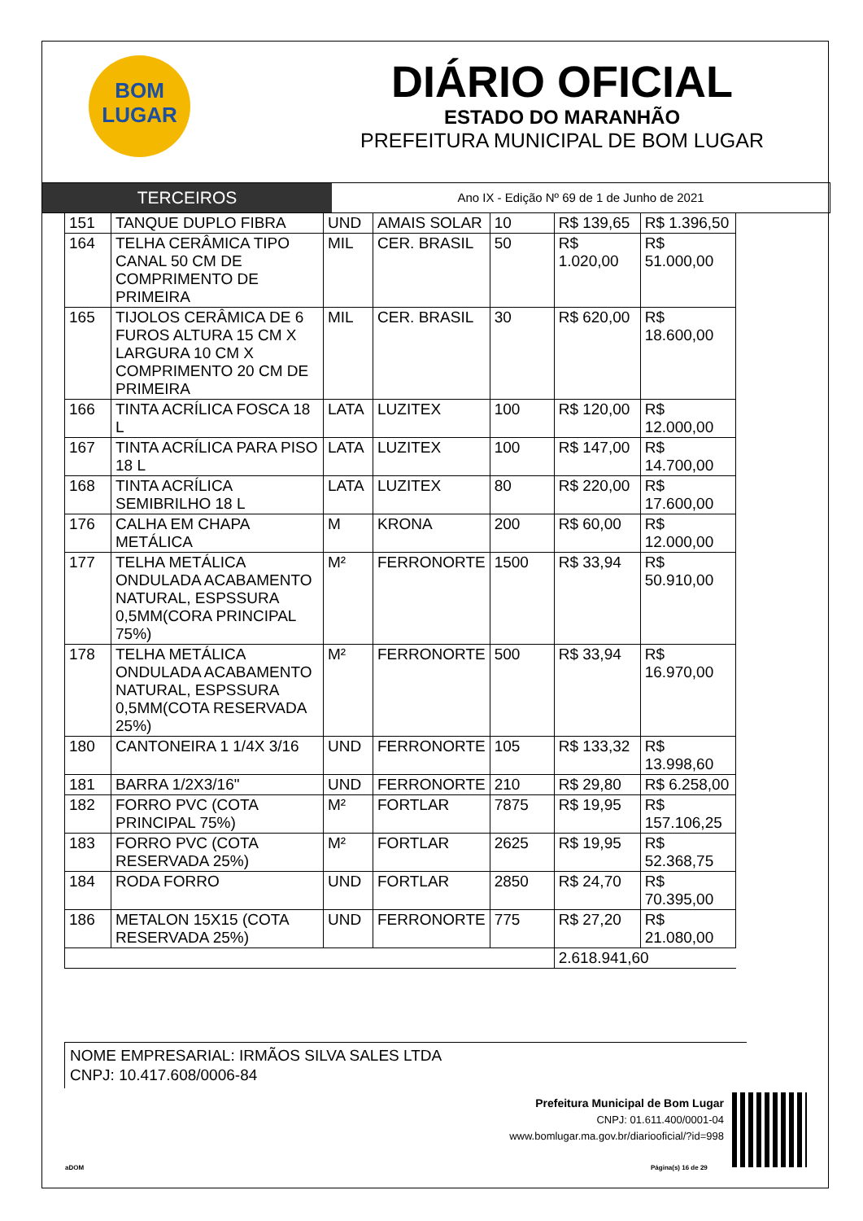BOM
LUGAR
DIÁRIO OFICIAL
ESTADO DO MARANHÃO
PREFEITURA MUNICIPAL DE BOM LUGAR
TERCEIROS
Ano IX - Edição Nº 69 de 1 de Junho de 2021
| 151 | TANQUE DUPLO FIBRA | UND | AMAIS SOLAR | 10 | R$ 139,65 | R$ 1.396,50 |
| 164 | TELHA CERÂMICA TIPO CANAL 50 CM DE COMPRIMENTO DE PRIMEIRA | MIL | CER. BRASIL | 50 | R$ 1.020,00 | R$ 51.000,00 |
| 165 | TIJOLOS CERÂMICA DE 6 FUROS ALTURA 15 CM X LARGURA 10 CM X COMPRIMENTO 20 CM DE PRIMEIRA | MIL | CER. BRASIL | 30 | R$ 620,00 | R$ 18.600,00 |
| 166 | TINTA ACRÍLICA FOSCA 18 L | LATA | LUZITEX | 100 | R$ 120,00 | R$ 12.000,00 |
| 167 | TINTA ACRÍLICA PARA PISO 18 L | LATA | LUZITEX | 100 | R$ 147,00 | R$ 14.700,00 |
| 168 | TINTA ACRÍLICA SEMIBRILHO 18 L | LATA | LUZITEX | 80 | R$ 220,00 | R$ 17.600,00 |
| 176 | CALHA EM CHAPA METÁLICA | M | KRONA | 200 | R$ 60,00 | R$ 12.000,00 |
| 177 | TELHA METÁLICA ONDULADA ACABAMENTO NATURAL, ESPSSURA 0,5MM(CORA PRINCIPAL 75%) | M² | FERRONORTE | 1500 | R$ 33,94 | R$ 50.910,00 |
| 178 | TELHA METÁLICA ONDULADA ACABAMENTO NATURAL, ESPSSURA 0,5MM(COTA RESERVADA 25%) | M² | FERRONORTE | 500 | R$ 33,94 | R$ 16.970,00 |
| 180 | CANTONEIRA 1 1/4X 3/16 | UND | FERRONORTE | 105 | R$ 133,32 | R$ 13.998,60 |
| 181 | BARRA 1/2X3/16" | UND | FERRONORTE | 210 | R$ 29,80 | R$ 6.258,00 |
| 182 | FORRO PVC (COTA PRINCIPAL 75%) | M² | FORTLAR | 7875 | R$ 19,95 | R$ 157.106,25 |
| 183 | FORRO PVC (COTA RESERVADA 25%) | M² | FORTLAR | 2625 | R$ 19,95 | R$ 52.368,75 |
| 184 | RODA FORRO | UND | FORTLAR | 2850 | R$ 24,70 | R$ 70.395,00 |
| 186 | METALON 15X15 (COTA RESERVADA 25%) | UND | FERRONORTE | 775 | R$ 27,20 | R$ 21.080,00 |
| | | | | | 2.618.941,60 | |
NOME EMPRESARIAL: IRMÃOS SILVA SALES LTDA
CNPJ: 10.417.608/0006-84
Prefeitura Municipal de Bom Lugar
CNPJ: 01.611.400/0001-04
www.bomlugar.ma.gov.br/diariooficial/?id=998
aDOM Página(s) 16 de 29